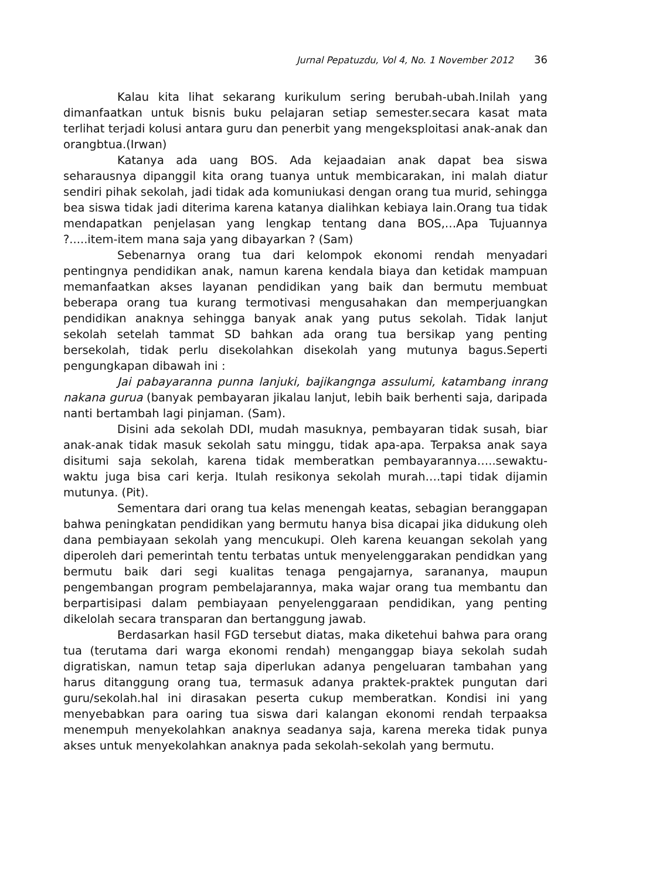Jurnal Pepatuzdu, Vol 4, No. 1 November 2012 36
Kalau kita lihat sekarang kurikulum sering berubah-ubah.Inilah yang dimanfaatkan untuk bisnis buku pelajaran setiap semester.secara kasat mata terlihat terjadi kolusi antara guru dan penerbit yang mengeksploitasi anak-anak dan orangbtua.(Irwan)
Katanya ada uang BOS. Ada kejaadaian anak dapat bea siswa seharausnya dipanggil kita orang tuanya untuk membicarakan, ini malah diatur sendiri pihak sekolah, jadi tidak ada komuniukasi dengan orang tua murid, sehingga bea siswa tidak jadi diterima karena katanya dialihkan kebiaya lain.Orang tua tidak mendapatkan penjelasan yang lengkap tentang dana BOS,…Apa Tujuannya ?.....item-item mana saja yang dibayarkan ? (Sam)
Sebenarnya orang tua dari kelompok ekonomi rendah menyadari pentingnya pendidikan anak, namun karena kendala biaya dan ketidak mampuan memanfaatkan akses layanan pendidikan yang baik dan bermutu membuat beberapa orang tua kurang termotivasi mengusahakan dan memperjuangkan pendidikan anaknya sehingga banyak anak yang putus sekolah. Tidak lanjut sekolah setelah tammat SD bahkan ada orang tua bersikap yang penting bersekolah, tidak perlu disekolahkan disekolah yang mutunya bagus.Seperti pengungkapan dibawah ini :
Jai pabayaranna punna lanjuki, bajikangnga assulumi, katambang inrang nakana gurua (banyak pembayaran jikalau lanjut, lebih baik berhenti saja, daripada nanti bertambah lagi pinjaman. (Sam).
Disini ada sekolah DDI, mudah masuknya, pembayaran tidak susah, biar anak-anak tidak masuk sekolah satu minggu, tidak apa-apa. Terpaksa anak saya disitumi saja sekolah, karena tidak memberatkan pembayarannya…..sewaktu-waktu juga bisa cari kerja. Itulah resikonya sekolah murah….tapi tidak dijamin mutunya. (Pit).
Sementara dari orang tua kelas menengah keatas, sebagian beranggapan bahwa peningkatan pendidikan yang bermutu hanya bisa dicapai jika didukung oleh dana pembiayaan sekolah yang mencukupi. Oleh karena keuangan sekolah yang diperoleh dari pemerintah tentu terbatas untuk menyelenggarakan pendidkan yang bermutu baik dari segi kualitas tenaga pengajarnya, sarananya, maupun pengembangan program pembelajarannya, maka wajar orang tua membantu dan berpartisipasi dalam pembiayaan penyelenggaraan pendidikan, yang penting dikelolah secara transparan dan bertanggung jawab.
Berdasarkan hasil FGD tersebut diatas, maka diketehui bahwa para orang tua (terutama dari warga ekonomi rendah) menganggap biaya sekolah sudah digratiskan, namun tetap saja diperlukan adanya pengeluaran tambahan yang harus ditanggung orang tua, termasuk adanya praktek-praktek pungutan dari guru/sekolah.hal ini dirasakan peserta cukup memberatkan. Kondisi ini yang menyebabkan para oaring tua siswa dari kalangan ekonomi rendah terpaaksa menempuh menyekolahkan anaknya seadanya saja, karena mereka tidak punya akses untuk menyekolahkan anaknya pada sekolah-sekolah yang bermutu.